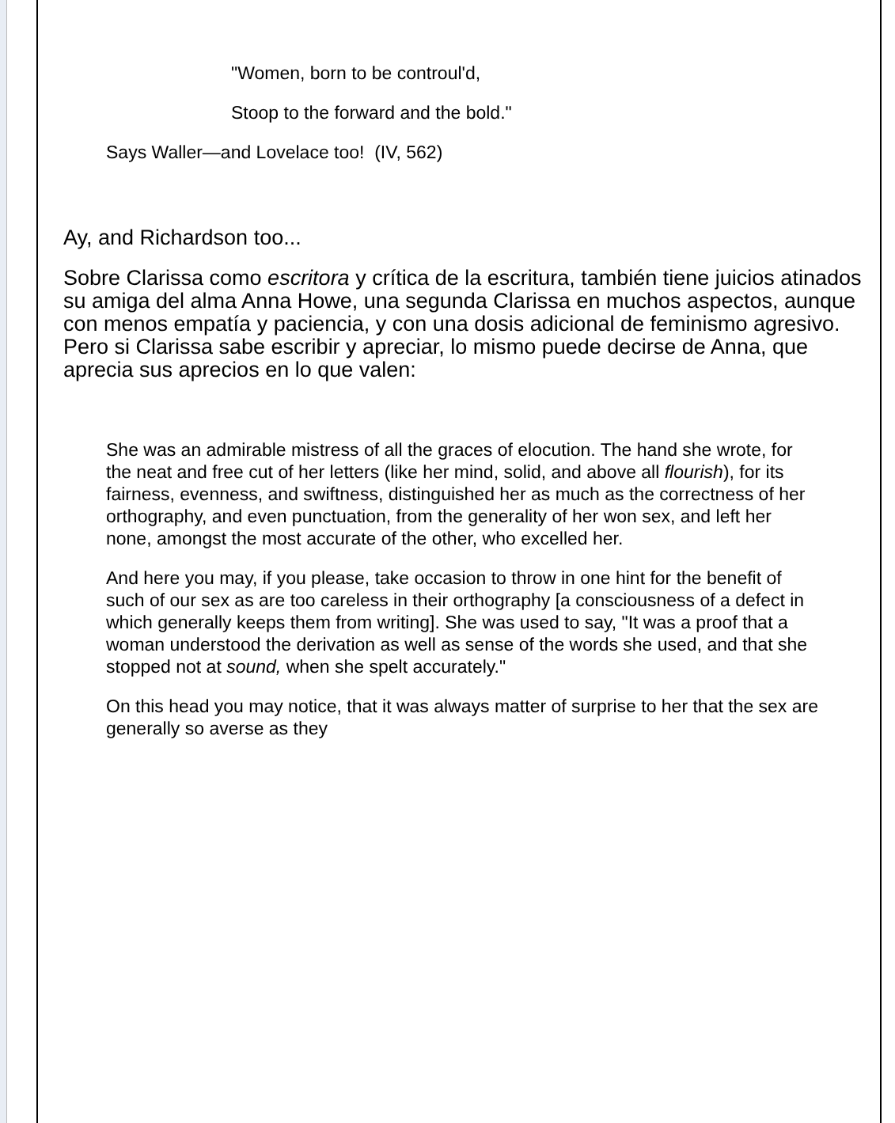"Women, born to be controul'd,
Stoop to the forward and the bold."
Says Waller—and Lovelace too! (IV, 562)
Ay, and Richardson too...
Sobre Clarissa como escritora y crítica de la escritura, también tiene juicios atinados su amiga del alma Anna Howe, una segunda Clarissa en muchos aspectos, aunque con menos empatía y paciencia, y con una dosis adicional de feminismo agresivo. Pero si Clarissa sabe escribir y apreciar, lo mismo puede decirse de Anna, que aprecia sus aprecios en lo que valen:
She was an admirable mistress of all the graces of elocution. The hand she wrote, for the neat and free cut of her letters (like her mind, solid, and above all flourish), for its fairness, evenness, and swiftness, distinguished her as much as the correctness of her orthography, and even punctuation, from the generality of her won sex, and left her none, amongst the most accurate of the other, who excelled her.
And here you may, if you please, take occasion to throw in one hint for the benefit of such of our sex as are too careless in their orthography [a consciousness of a defect in which generally keeps them from writing]. She was used to say, "It was a proof that a woman understood the derivation as well as sense of the words she used, and that she stopped not at sound, when she spelt accurately."
On this head you may notice, that it was always matter of surprise to her that the sex are generally so averse as they